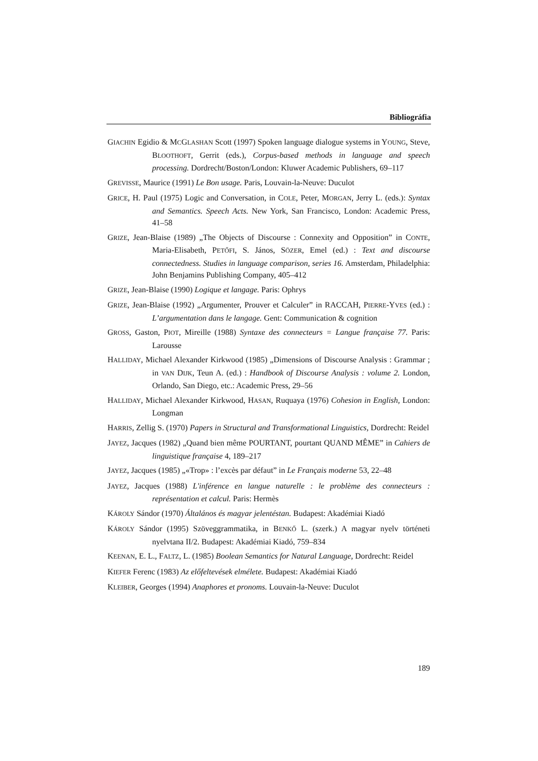Bibliográfia
GIACHIN Egidio & MCGLASHAN Scott (1997) Spoken language dialogue systems in YOUNG, Steve, BLOOTHOFT, Gerrit (eds.), Corpus-based methods in language and speech processing. Dordrecht/Boston/London: Kluwer Academic Publishers, 69–117
GREVISSE, Maurice (1991) Le Bon usage. Paris, Louvain-la-Neuve: Duculot
GRICE, H. Paul (1975) Logic and Conversation, in COLE, Peter, MORGAN, Jerry L. (eds.): Syntax and Semantics. Speech Acts. New York, San Francisco, London: Academic Press, 41–58
GRIZE, Jean-Blaise (1989) „The Objects of Discourse : Connexity and Opposition” in CONTE, Maria-Elisabeth, PETŐFI, S. János, SÖZER, Emel (ed.) : Text and discourse connectedness. Studies in language comparison, series 16. Amsterdam, Philadelphia: John Benjamins Publishing Company, 405–412
GRIZE, Jean-Blaise (1990) Logique et langage. Paris: Ophrys
GRIZE, Jean-Blaise (1992) „Argumenter, Prouver et Calculer” in RACCAH, PIERRE-YVES (ed.) : L’argumentation dans le langage. Gent: Communication & cognition
GROSS, Gaston, PIOT, Mireille (1988) Syntaxe des connecteurs = Langue française 77. Paris: Larousse
HALLIDAY, Michael Alexander Kirkwood (1985) „Dimensions of Discourse Analysis : Grammar ; in VAN DIJK, Teun A. (ed.) : Handbook of Discourse Analysis : volume 2. London, Orlando, San Diego, etc.: Academic Press, 29–56
HALLIDAY, Michael Alexander Kirkwood, HASAN, Ruquaya (1976) Cohesion in English, London: Longman
HARRIS, Zellig S. (1970) Papers in Structural and Transformational Linguistics, Dordrecht: Reidel
JAYEZ, Jacques (1982) „Quand bien même POURTANT, pourtant QUAND MÊME” in Cahiers de linguistique française 4, 189–217
JAYEZ, Jacques (1985) „«Trop» : l’excès par défaut” in Le Français moderne 53, 22–48
JAYEZ, Jacques (1988) L'inférence en langue naturelle : le problème des connecteurs : représentation et calcul. Paris: Hermès
KÁROLY Sándor (1970) Általános és magyar jelentéstan. Budapest: Akadémiai Kiadó
KÁROLY Sándor (1995) Szöveggrammatika, in BENKŐ L. (szerk.) A magyar nyelv történeti nyelvtana II/2. Budapest: Akadémiai Kiadó, 759–834
KEENAN, E. L., FALTZ, L. (1985) Boolean Semantics for Natural Language, Dordrecht: Reidel
KIEFER Ferenc (1983) Az előfeltevések elmélete. Budapest: Akadémiai Kiadó
KLEIBER, Georges (1994) Anaphores et pronoms. Louvain-la-Neuve: Duculot
189